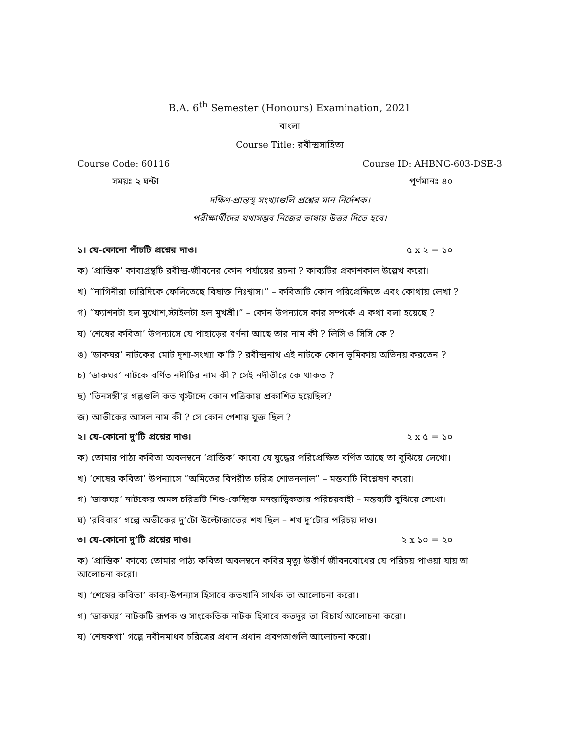B.A. 6<sup>th</sup> Semester (Honours) Examination, 2021
বাংলা
Course Title: রবীন্দ্রসাহিত্য
Course Code: 60116 Course ID: AHBNG-603-DSE-3
সময়ঃ ২ ঘন্টা পূর্ণমানঃ ৪০
দক্ষিণ-প্রান্তস্থ সংখ্যাগুলি প্রশ্নের মান নির্দেশক।
পরীক্ষার্থীদের যথাসম্ভব নিজের ভাষায় উত্তর দিতে হবে।
১। যে-কোনো পাঁচটি প্রশ্নের দাও। ৫ x ২ = ১০
ক) ‘প্রান্তিক’ কাব্যগ্রন্থটি রবীন্দ্র-জীবনের কোন পর্যায়ের রচনা ? কাব্যটির প্রকাশকাল উল্লেখ করো।
খ) “নাগিনীরা চারিদিকে ফেলিতেছে বিষাক্ত নিঃশ্বাস।” – কবিতাটি কোন পরিপ্রেক্ষিতে এবং কোথায় লেখা ?
গ) “ফ্যাশনটা হল মুখোশ,স্টাইলটা হল মুখশ্রী।” – কোন উপন্যাসে কার সম্পর্কে এ কথা বলা হয়েছে ?
ঘ) ‘শেষের কবিতা’ উপন্যাসে যে পাহাড়ের বর্ণনা আছে তার নাম কী ? লিসি ও সিসি কে ?
ঙ) ‘ডাকঘর’ নাটকের মোট দৃশ্য-সংখ্যা ক’টি ? রবীন্দ্রনাথ এই নাটকে কোন ভূমিকায় অভিনয় করতেন ?
চ) ‘ডাকঘর’ নাটকে বর্ণিত নদীটির নাম কী ? সেই নদীতীরে কে থাকত ?
ছ) ‘তিনসঙ্গী’র গল্পগুলি কত খৃস্টাব্দে কোন পত্রিকায় প্রকাশিত হয়েছিল?
জ) আভীকের আসল নাম কী ? সে কোন পেশায় যুক্ত ছিল ?
২। যে-কোনো দু’টি প্রশ্নের দাও। ২ x ৫ = ১০
ক) তোমার পাঠ্য কবিতা অবলম্বনে ‘প্রান্তিক’ কাব্যে যে যুদ্ধের পরিপ্রেক্ষিত বর্ণিত আছে তা বুঝিয়ে লেখো।
খ) ‘শেষের কবিতা’ উপন্যাসে “অমিতের বিপরীত চরিত্র শোভনলাল” – মন্তব্যটি বিশ্লেষণ করো।
গ) ‘ডাকঘর’ নাটকের অমল চরিত্রটি শিশু-কেন্দ্রিক মনস্তাত্ত্বিকতার পরিচয়বাহী – মন্তব্যটি বুঝিয়ে লেখো।
ঘ) ‘রবিবার’ গল্পে অভীকের দু’টো উল্টোজাতের শখ ছিল – শখ দু’টোর পরিচয় দাও।
৩। যে-কোনো দু’টি প্রশ্নের দাও। ২ x ১০ = ২০
ক) ‘প্রান্তিক’ কাব্যে তোমার পাঠ্য কবিতা অবলম্বনে কবির মৃত্যু উত্তীর্ণ জীবনবোধের যে পরিচয় পাওয়া যায় তা আলোচনা করো।
খ) ‘শেষের কবিতা’ কাব্য-উপন্যাস হিসাবে কতখানি সার্থক তা আলোচনা করো।
গ) ‘ডাকঘর’ নাটকটি রূপক ও সাংকেতিক নাটক হিসাবে কতদূর তা বিচার্য আলোচনা করো।
ঘ) ‘শেষকথা’ গল্পে নবীনমাধব চরিত্রের প্রধান প্রধান প্রবণতাগুলি আলোচনা করো।